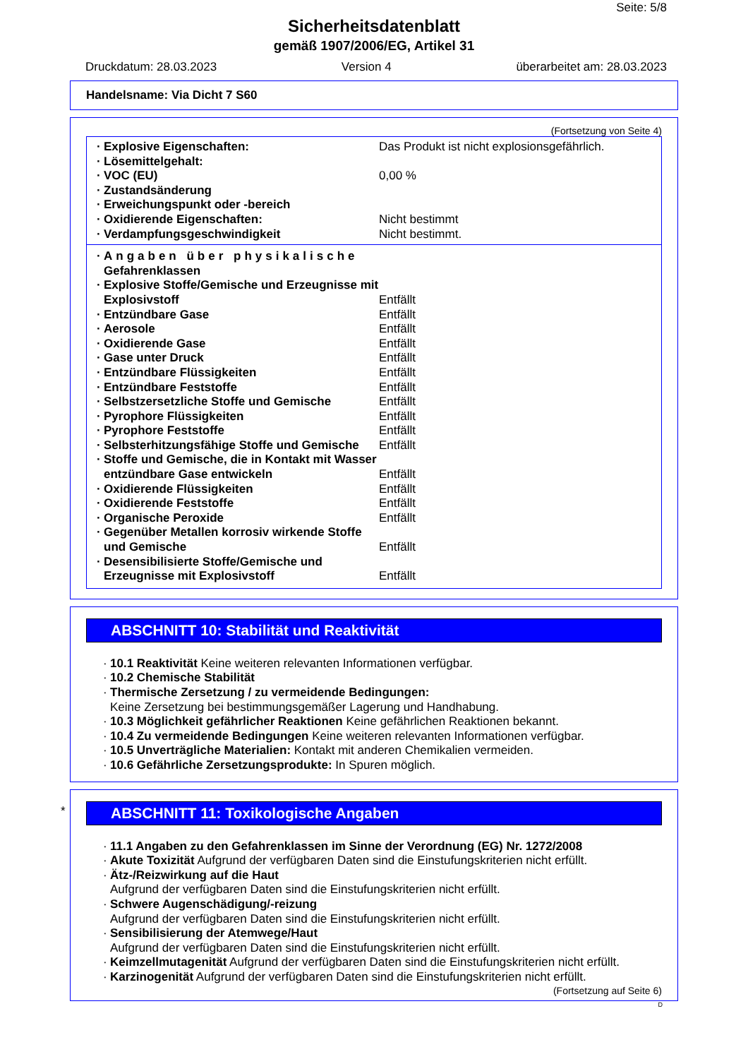Seite: 5/8
Sicherheitsdatenblatt
gemäß 1907/2006/EG, Artikel 31
Druckdatum: 28.03.2023 Version 4 überarbeitet am: 28.03.2023
Handelsname: Via Dicht 7 S60
(Fortsetzung von Seite 4)
· Explosive Eigenschaften: Das Produkt ist nicht explosionsgefährlich.
· Lösemittelgehalt:
· VOC (EU) 0,00 %
· Zustandsänderung
· Erweichungspunkt oder -bereich
· Oxidierende Eigenschaften: Nicht bestimmt
· Verdampfungsgeschwindigkeit Nicht bestimmt.
· Angaben über physikalische Gefahrenklassen
· Explosive Stoffe/Gemische und Erzeugnisse mit Explosivstoff
Entfällt
· Entzündbare Gase Entfällt
· Aerosole Entfällt
· Oxidierende Gase Entfällt
· Gase unter Druck Entfällt
· Entzündbare Flüssigkeiten Entfällt
· Entzündbare Feststoffe Entfällt
· Selbstzersetzliche Stoffe und Gemische
Entfällt
· Pyrophore Flüssigkeiten Entfällt
· Pyrophore Feststoffe Entfällt
· Selbsterhitzungsfähige Stoffe und Gemische
Entfällt
· Stoffe und Gemische, die in Kontakt mit Wasser entzündbare Gase entwickeln
Entfällt
· Oxidierende Flüssigkeiten Entfällt
· Oxidierende Feststoffe Entfällt
· Organische Peroxide Entfällt
· Gegenüber Metallen korrosiv wirkende Stoffe und Gemische
Entfällt
· Desensibilisierte Stoffe/Gemische und Erzeugnisse mit Explosivstoff
Entfällt
ABSCHNITT 10: Stabilität und Reaktivität
· 10.1 Reaktivität Keine weiteren relevanten Informationen verfügbar.
· 10.2 Chemische Stabilität
· Thermische Zersetzung / zu vermeidende Bedingungen:
Keine Zersetzung bei bestimmungsgemäßer Lagerung und Handhabung.
· 10.3 Möglichkeit gefährlicher Reaktionen Keine gefährlichen Reaktionen bekannt.
· 10.4 Zu vermeidende Bedingungen Keine weiteren relevanten Informationen verfügbar.
· 10.5 Unverträgliche Materialien: Kontakt mit anderen Chemikalien vermeiden.
· 10.6 Gefährliche Zersetzungsprodukte: In Spuren möglich.
*
ABSCHNITT 11: Toxikologische Angaben
· 11.1 Angaben zu den Gefahrenklassen im Sinne der Verordnung (EG) Nr. 1272/2008
· Akute Toxizität Aufgrund der verfügbaren Daten sind die Einstufungskriterien nicht erfüllt.
· Ätz-/Reizwirkung auf die Haut
Aufgrund der verfügbaren Daten sind die Einstufungskriterien nicht erfüllt.
· Schwere Augenschädigung/-reizung
Aufgrund der verfügbaren Daten sind die Einstufungskriterien nicht erfüllt.
· Sensibilisierung der Atemwege/Haut
Aufgrund der verfügbaren Daten sind die Einstufungskriterien nicht erfüllt.
· Keimzellmutagenität Aufgrund der verfügbaren Daten sind die Einstufungskriterien nicht erfüllt.
· Karzinogenität Aufgrund der verfügbaren Daten sind die Einstufungskriterien nicht erfüllt.
(Fortsetzung auf Seite 6)
D